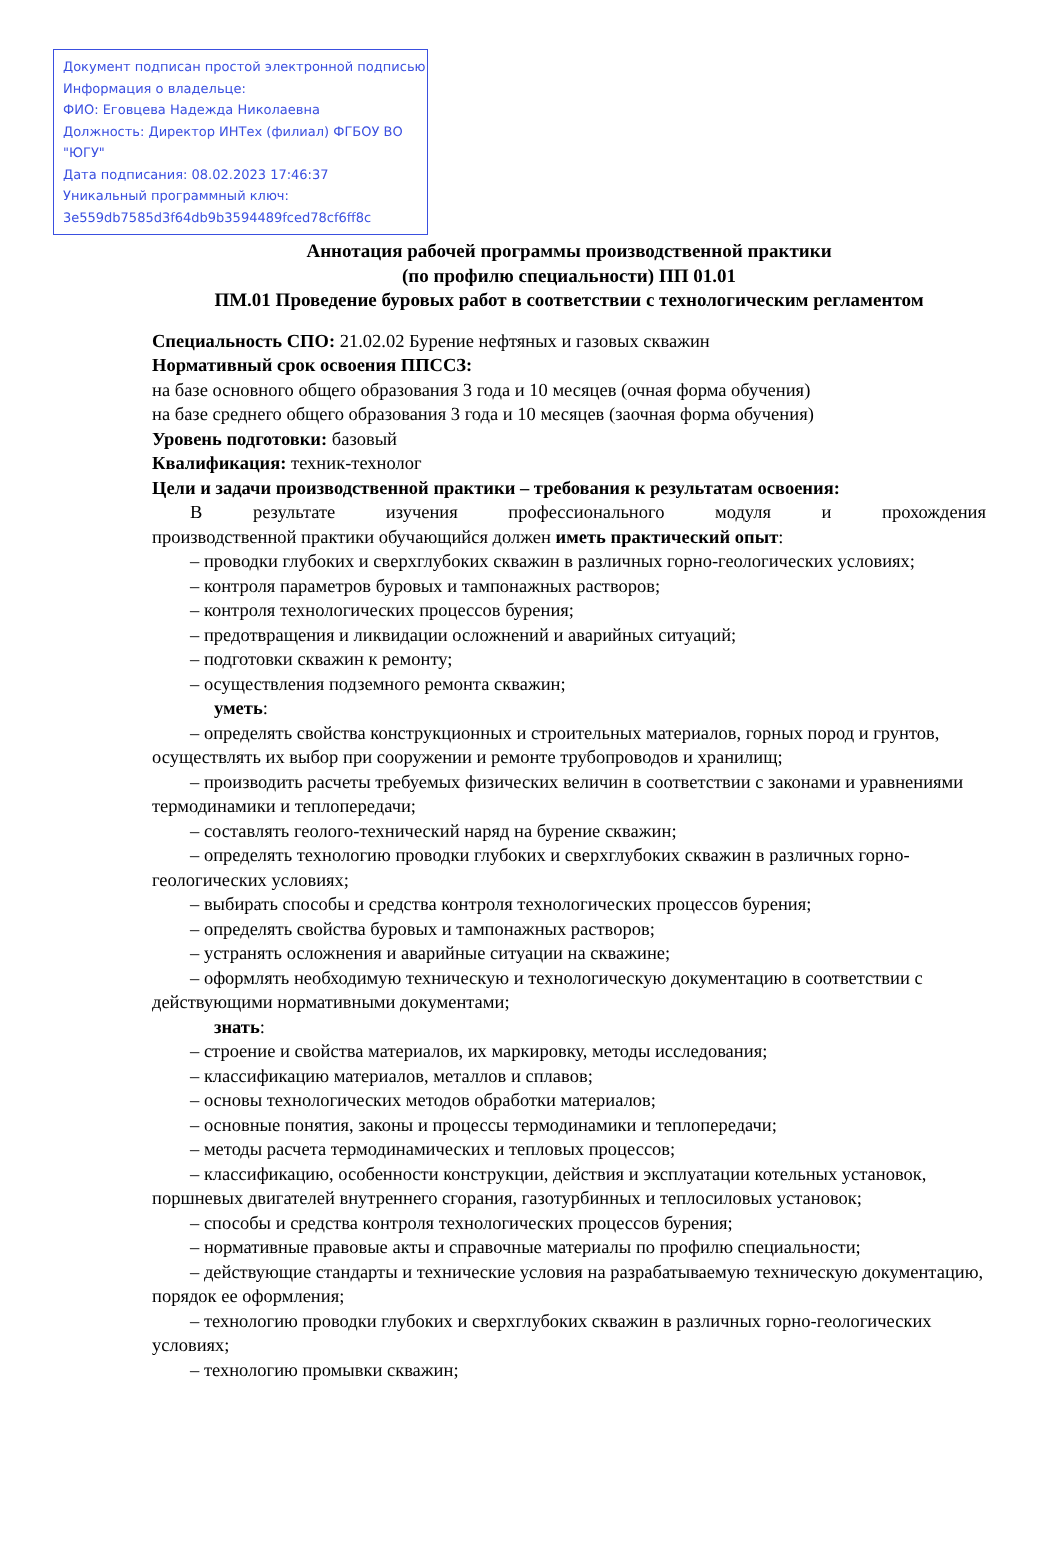Документ подписан простой электронной подписью
Информация о владельце:
ФИО: Еговцева Надежда Николаевна
Должность: Директор ИНТех (филиал) ФГБОУ ВО "ЮГУ"
Дата подписания: 08.02.2023 17:46:37
Уникальный программный ключ:
3e559db7585d3f64db9b3594489fced78cf6ff8c
Аннотация рабочей программы производственной практики
(по профилю специальности) ПП 01.01
ПМ.01 Проведение буровых работ в соответствии с технологическим регламентом
Специальность СПО: 21.02.02 Бурение нефтяных и газовых скважин
Нормативный срок освоения ППССЗ:
на базе основного общего образования 3 года и 10 месяцев (очная форма обучения)
на базе среднего общего образования 3 года и 10 месяцев (заочная форма обучения)
Уровень подготовки: базовый
Квалификация: техник-технолог
Цели и задачи производственной практики – требования к результатам освоения:
В результате изучения профессионального модуля и прохождения
производственной практики обучающийся должен иметь практический опыт:
– проводки глубоких и сверхглубоких скважин в различных горно-геологических условиях;
– контроля параметров буровых и тампонажных растворов;
– контроля технологических процессов бурения;
– предотвращения и ликвидации осложнений и аварийных ситуаций;
– подготовки скважин к ремонту;
– осуществления подземного ремонта скважин;
уметь:
– определять свойства конструкционных и строительных материалов, горных пород и грунтов, осуществлять их выбор при сооружении и ремонте трубопроводов и хранилищ;
– производить расчеты требуемых физических величин в соответствии с законами и уравнениями термодинамики и теплопередачи;
– составлять геолого-технический наряд на бурение скважин;
– определять технологию проводки глубоких и сверхглубоких скважин в различных горно-геологических условиях;
– выбирать способы и средства контроля технологических процессов бурения;
– определять свойства буровых и тампонажных растворов;
– устранять осложнения и аварийные ситуации на скважине;
– оформлять необходимую техническую и технологическую документацию в соответствии с действующими нормативными документами;
знать:
– строение и свойства материалов, их маркировку, методы исследования;
– классификацию материалов, металлов и сплавов;
– основы технологических методов обработки материалов;
– основные понятия, законы и процессы термодинамики и теплопередачи;
– методы расчета термодинамических и тепловых процессов;
– классификацию, особенности конструкции, действия и эксплуатации котельных установок, поршневых двигателей внутреннего сгорания, газотурбинных и теплосиловых установок;
– способы и средства контроля технологических процессов бурения;
– нормативные правовые акты и справочные материалы по профилю специальности;
– действующие стандарты и технические условия на разрабатываемую техническую документацию, порядок ее оформления;
– технологию проводки глубоких и сверхглубоких скважин в различных горно-геологических условиях;
– технологию промывки скважин;